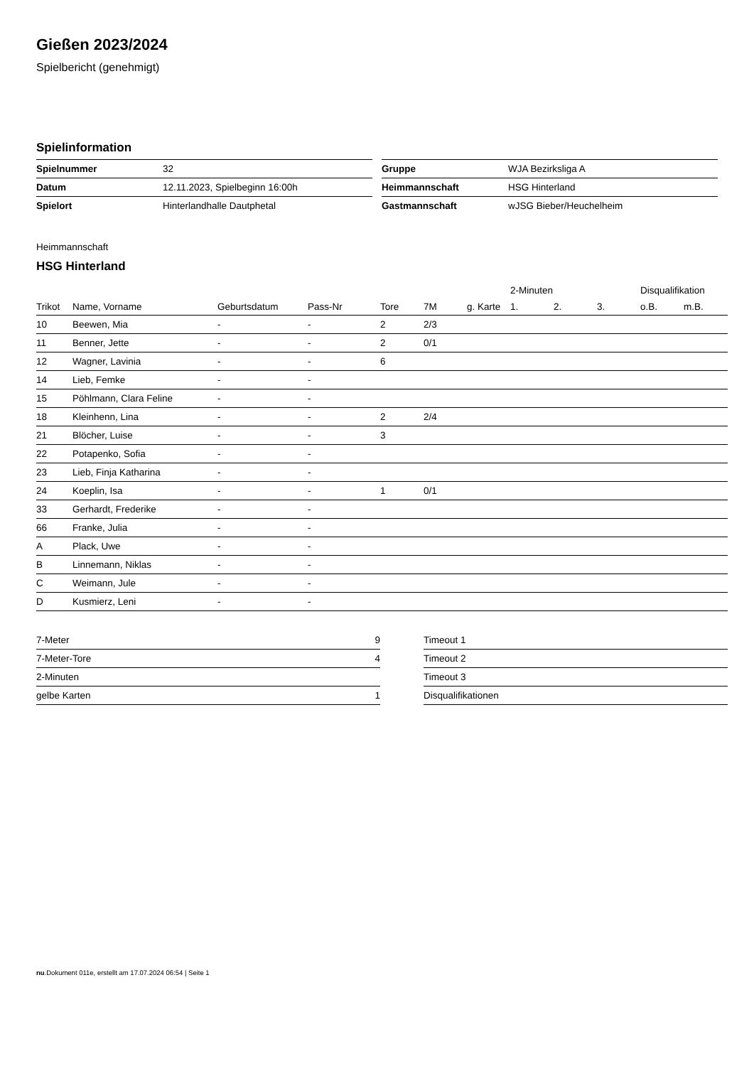Gießen 2023/2024
Spielbericht (genehmigt)
Spielinformation
| Spielnummer | 32 |
| Datum | 12.11.2023, Spielbeginn 16:00h |
| Spielort | Hinterlandhalle Dautphetal |
| Gruppe | WJA Bezirksliga A |
| Heimmannschaft | HSG Hinterland |
| Gastmannschaft | wJSG Bieber/Heuchelheim |
Heimmannschaft
HSG Hinterland
| | | | | | | | 2-Minuten | | | Disqualifikation | |
| --- | --- | --- | --- | --- | --- | --- | --- | --- | --- | --- | --- |
| Trikot | Name, Vorname | Geburtsdatum | Pass-Nr | Tore | 7M | g. Karte | 1. | 2. | 3. | o.B. | m.B. |
| 10 | Beewen, Mia | - | - | 2 | 2/3 | | | | | | |
| 11 | Benner, Jette | - | - | 2 | 0/1 | | | | | | |
| 12 | Wagner, Lavinia | - | - | 6 | | | | | | | |
| 14 | Lieb, Femke | - | - | | | | | | | | |
| 15 | Pöhlmann, Clara Feline | - | - | | | | | | | | |
| 18 | Kleinhenn, Lina | - | - | 2 | 2/4 | | | | | | |
| 21 | Blöcher, Luise | - | - | 3 | | | | | | | |
| 22 | Potapenko, Sofia | - | - | | | | | | | | |
| 23 | Lieb, Finja Katharina | - | - | | | | | | | | |
| 24 | Koeplin, Isa | - | - | 1 | 0/1 | | | | | | |
| 33 | Gerhardt, Frederike | - | - | | | | | | | | |
| 66 | Franke, Julia | - | - | | | | | | | | |
| A | Plack, Uwe | - | - | | | | | | | | |
| B | Linnemann, Niklas | - | - | | | | | | | | |
| C | Weimann, Jule | - | - | | | | | | | | |
| D | Kusmierz, Leni | - | - | | | | | | | | |
| 7-Meter | 9 |
| 7-Meter-Tore | 4 |
| 2-Minuten | |
| gelbe Karten | 1 |
| Timeout 1 |
| Timeout 2 |
| Timeout 3 |
| Disqualifikationen |
nu.Dokument 011e, erstellt am 17.07.2024 06:54 | Seite 1